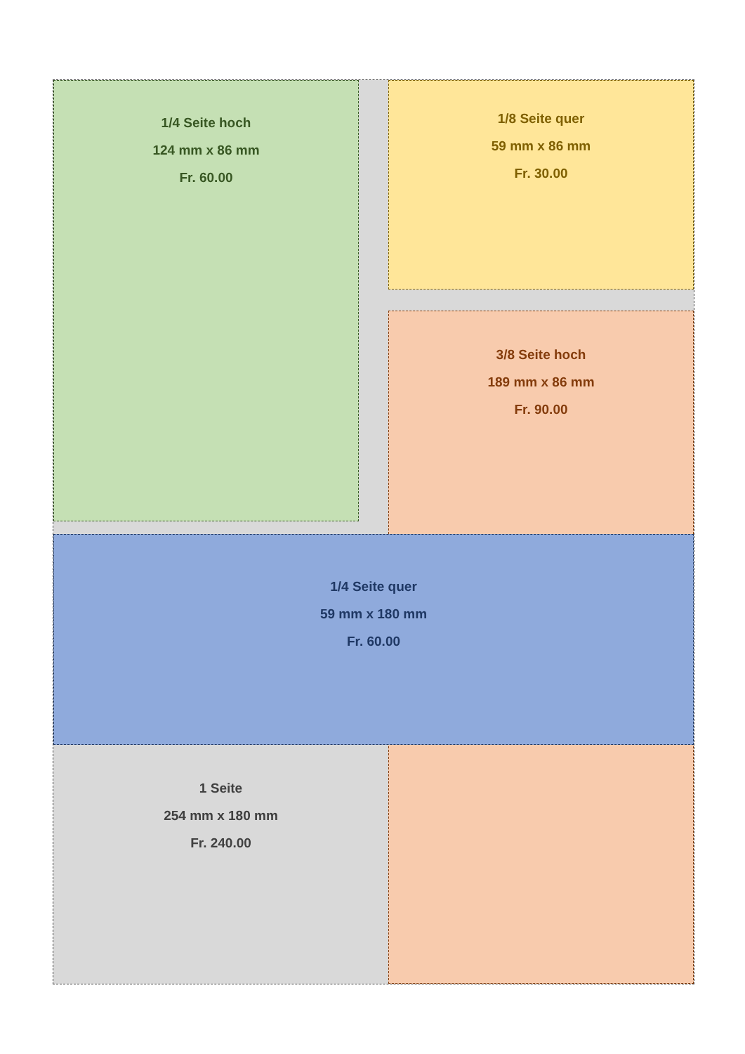1/4 Seite hoch
124 mm x 86 mm
Fr. 60.00
1/8 Seite quer
59 mm x 86 mm
Fr. 30.00
3/8 Seite hoch
189 mm x 86 mm
Fr. 90.00
1/4 Seite quer
59 mm x 180 mm
Fr. 60.00
1 Seite
254 mm x 180 mm
Fr. 240.00